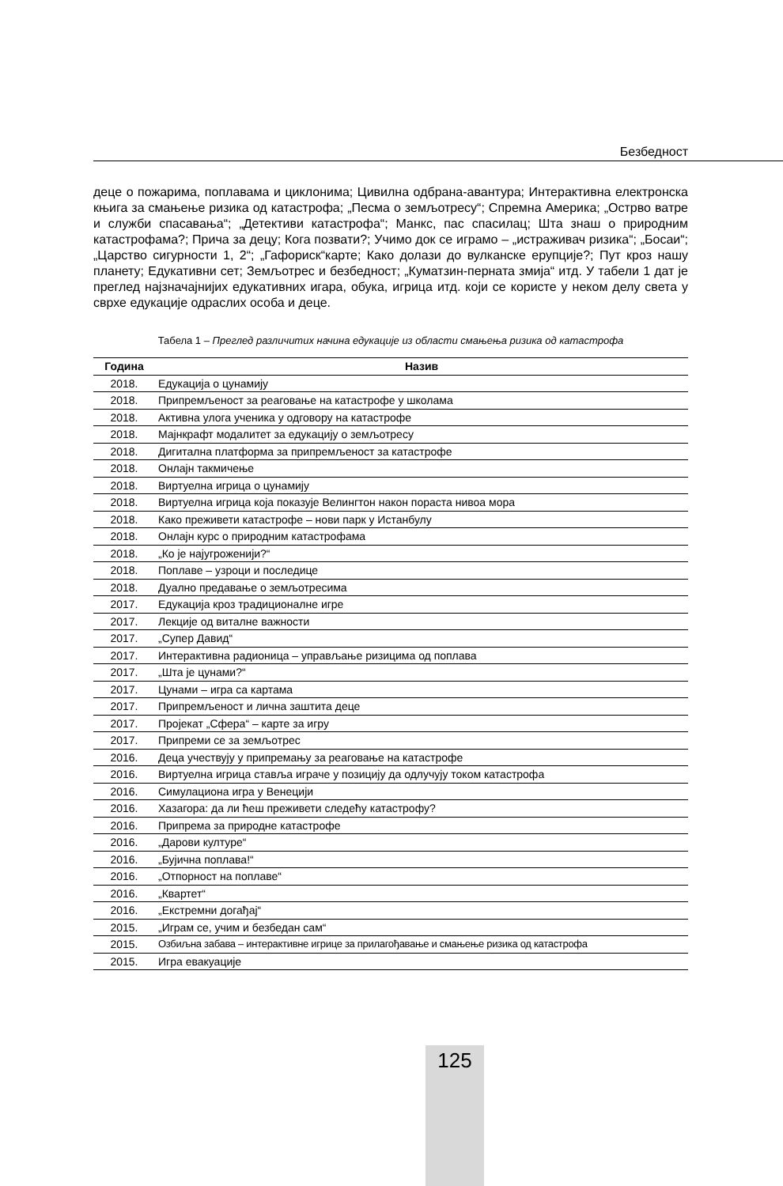Безбедност
деце о пожарима, поплавама и циклонима; Цивилна одбрана-авантура; Интерактивна електронска књига за смањење ризика од катастрофа; „Песма о земљотресу“; Спремна Америка; „Острво ватре и служби спасавања“; „Детективи катастрофа“; Манкс, пас спасилац; Шта знаш о природним катастрофама?; Прича за децу; Кога позвати?; Учимо док се играмо – „истраживач ризика“; „Босаи“; „Царство сигурности 1, 2“; „Гафориск“карте; Како долази до вулканске ерупције?; Пут кроз нашу планету; Едукативни сет; Земљотрес и безбедност; „Куматзин-перната змија“ итд. У табели 1 дат је преглед најзначајнијих едукативних игара, обука, игрица итд. који се користе у неком делу света у сврхе едукације одраслих особа и деце.
Табела 1 – Преглед различитих начина едукације из области смањења ризика од катастрофа
| Година | Назив |
| --- | --- |
| 2018. | Едукација о цунамију |
| 2018. | Припремљеност за реаговање на катастрофе у школама |
| 2018. | Активна улога ученика у одговору на катастрофе |
| 2018. | Мајнкрафт модалитет за едукацију о земљотресу |
| 2018. | Дигитална платформа за припремљеност за катастрофе |
| 2018. | Онлајн такмичење |
| 2018. | Виртуелна игрица о цунамију |
| 2018. | Виртуелна игрица која показује Велингтон након пораста нивоа мора |
| 2018. | Како преживети катастрофе – нови парк у Истанбулу |
| 2018. | Онлајн курс о природним катастрофама |
| 2018. | „Ко је најугроженији?“ |
| 2018. | Поплаве – узроци и последице |
| 2018. | Дуално предавање о земљотресима |
| 2017. | Едукација кроз традиционалне игре |
| 2017. | Лекције од виталне важности |
| 2017. | „Супер Давид“ |
| 2017. | Интерактивна радионица – управљање ризицима од поплава |
| 2017. | „Шта је цунами?“ |
| 2017. | Цунами – игра са картама |
| 2017. | Припремљеност и лична заштита деце |
| 2017. | Пројекат „Сфера“ – карте за игру |
| 2017. | Припреми се за земљотрес |
| 2016. | Деца учествују у припремању за реаговање на катастрофе |
| 2016. | Виртуелна игрица ставља играче у позицију да одлучују током катастрофа |
| 2016. | Симулациона игра у Венецији |
| 2016. | Хазагора: да ли ћеш преживети следећу катастрофу? |
| 2016. | Припрема за природне катастрофе |
| 2016. | „Дарови културе“ |
| 2016. | „Бујична поплава!“ |
| 2016. | „Отпорност на поплаве“ |
| 2016. | „Квартет“ |
| 2016. | „Екстремни догађај“ |
| 2015. | „Играм се, учим и безбедан сам“ |
| 2015. | Озбиљна забава – интерактивне игрице за прилагођавање и смањење ризика од катастрофа |
| 2015. | Игра евакуације |
125